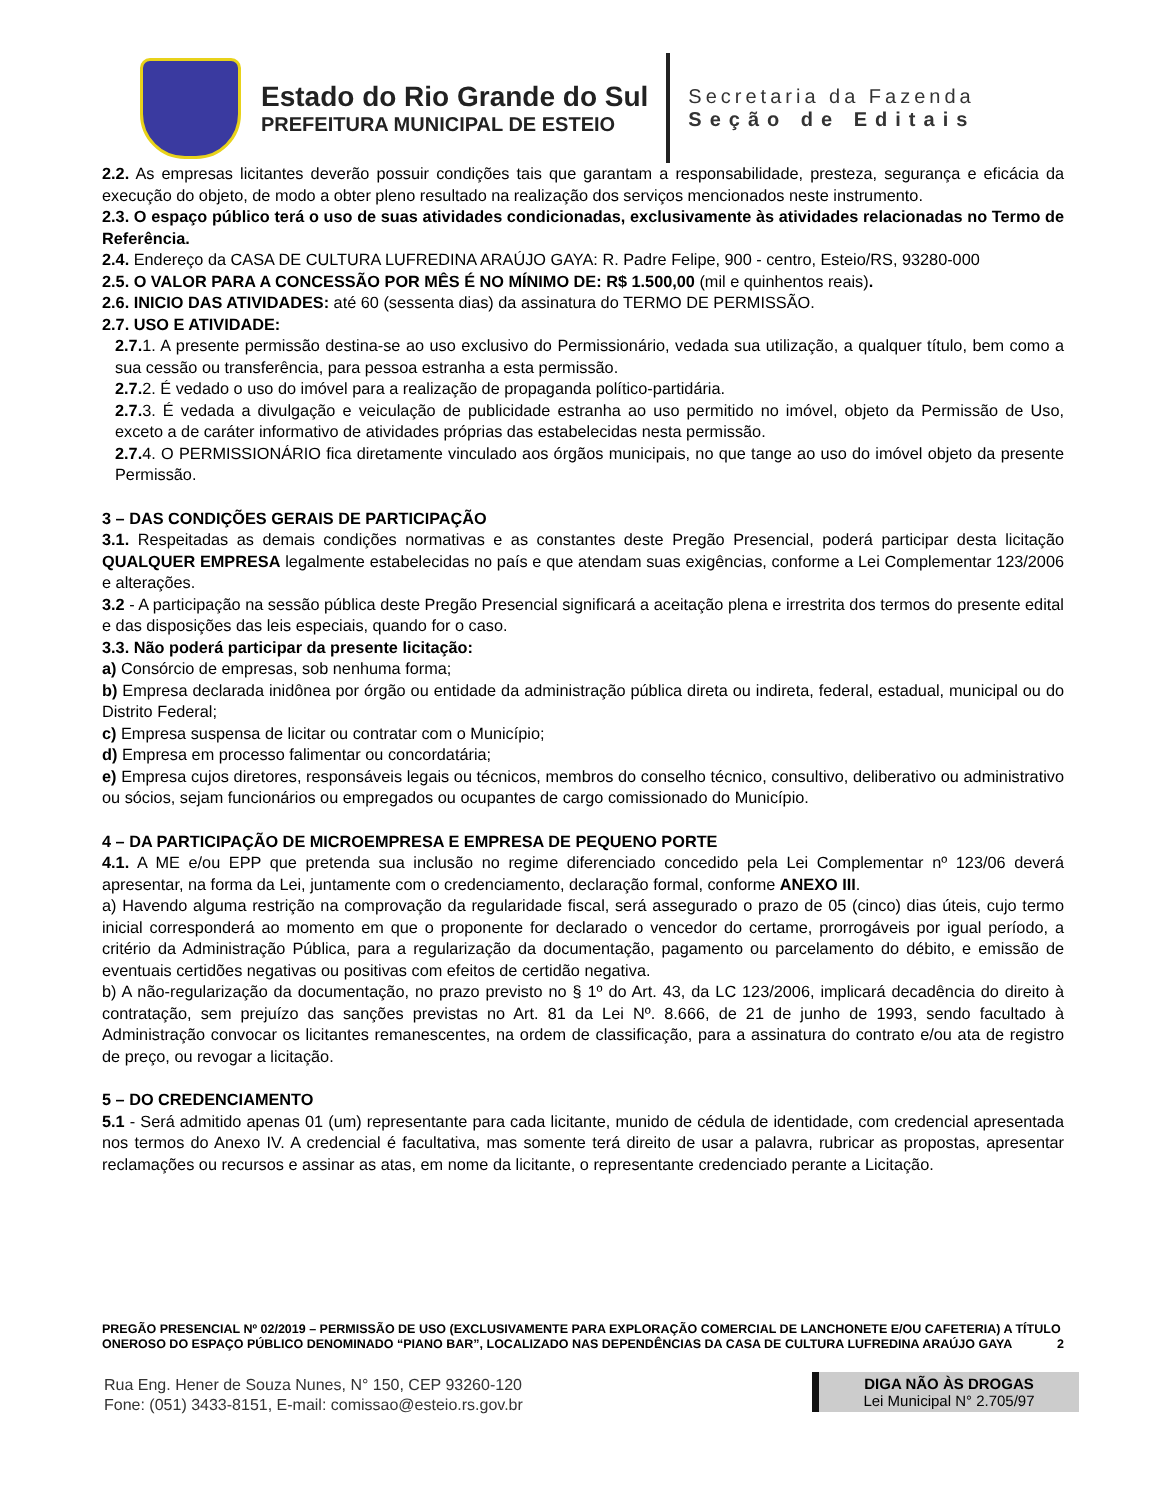Estado do Rio Grande do Sul
PREFEITURA MUNICIPAL DE ESTEIO
Secretaria da Fazenda
Seção de Editais
2.2. As empresas licitantes deverão possuir condições tais que garantam a responsabilidade, presteza, segurança e eficácia da execução do objeto, de modo a obter pleno resultado na realização dos serviços mencionados neste instrumento.
2.3. O espaço público terá o uso de suas atividades condicionadas, exclusivamente às atividades relacionadas no Termo de Referência.
2.4. Endereço da CASA DE CULTURA LUFREDINA ARAÚJO GAYA: R. Padre Felipe, 900 - centro, Esteio/RS, 93280-000
2.5. O VALOR PARA A CONCESSÃO POR MÊS É NO MÍNIMO DE: R$ 1.500,00 (mil e quinhentos reais).
2.6. INICIO DAS ATIVIDADES: até 60 (sessenta dias) da assinatura do TERMO DE PERMISSÃO.
2.7. USO E ATIVIDADE:
2.7. 1. A presente permissão destina-se ao uso exclusivo do Permissionário, vedada sua utilização, a qualquer título, bem como a sua cessão ou transferência, para pessoa estranha a esta permissão.
2.7. 2. É vedado o uso do imóvel para a realização de propaganda político-partidária.
2.7. 3. É vedada a divulgação e veiculação de publicidade estranha ao uso permitido no imóvel, objeto da Permissão de Uso, exceto a de caráter informativo de atividades próprias das estabelecidas nesta permissão.
2.7. 4. O PERMISSIONÁRIO fica diretamente vinculado aos órgãos municipais, no que tange ao uso do imóvel objeto da presente Permissão.
3 – DAS CONDIÇÕES GERAIS DE PARTICIPAÇÃO
3.1. Respeitadas as demais condições normativas e as constantes deste Pregão Presencial, poderá participar desta licitação QUALQUER EMPRESA legalmente estabelecidas no país e que atendam suas exigências, conforme a Lei Complementar 123/2006 e alterações.
3.2 - A participação na sessão pública deste Pregão Presencial significará a aceitação plena e irrestrita dos termos do presente edital e das disposições das leis especiais, quando for o caso.
3.3. Não poderá participar da presente licitação:
a) Consórcio de empresas, sob nenhuma forma;
b) Empresa declarada inidônea por órgão ou entidade da administração pública direta ou indireta, federal, estadual, municipal ou do Distrito Federal;
c) Empresa suspensa de licitar ou contratar com o Município;
d) Empresa em processo falimentar ou concordatária;
e) Empresa cujos diretores, responsáveis legais ou técnicos, membros do conselho técnico, consultivo, deliberativo ou administrativo ou sócios, sejam funcionários ou empregados ou ocupantes de cargo comissionado do Município.
4 – DA PARTICIPAÇÃO DE MICROEMPRESA E EMPRESA DE PEQUENO PORTE
4.1. A ME e/ou EPP que pretenda sua inclusão no regime diferenciado concedido pela Lei Complementar nº 123/06 deverá apresentar, na forma da Lei, juntamente com o credenciamento, declaração formal, conforme ANEXO III.
a) Havendo alguma restrição na comprovação da regularidade fiscal, será assegurado o prazo de 05 (cinco) dias úteis, cujo termo inicial corresponderá ao momento em que o proponente for declarado o vencedor do certame, prorrogáveis por igual período, a critério da Administração Pública, para a regularização da documentação, pagamento ou parcelamento do débito, e emissão de eventuais certidões negativas ou positivas com efeitos de certidão negativa.
b) A não-regularização da documentação, no prazo previsto no § 1º do Art. 43, da LC 123/2006, implicará decadência do direito à contratação, sem prejuízo das sanções previstas no Art. 81 da Lei Nº. 8.666, de 21 de junho de 1993, sendo facultado à Administração convocar os licitantes remanescentes, na ordem de classificação, para a assinatura do contrato e/ou ata de registro de preço, ou revogar a licitação.
5 – DO CREDENCIAMENTO
5.1 - Será admitido apenas 01 (um) representante para cada licitante, munido de cédula de identidade, com credencial apresentada nos termos do Anexo IV. A credencial é facultativa, mas somente terá direito de usar a palavra, rubricar as propostas, apresentar reclamações ou recursos e assinar as atas, em nome da licitante, o representante credenciado perante a Licitação.
PREGÃO PRESENCIAL Nº 02/2019 – PERMISSÃO DE USO (EXCLUSIVAMENTE PARA EXPLORAÇÃO COMERCIAL DE LANCHONETE E/OU CAFETERIA) A TÍTULO ONEROSO DO ESPAÇO PÚBLICO DENOMINADO “PIANO BAR”, LOCALIZADO NAS DEPENDÊNCIAS DA CASA DE CULTURA LUFREDINA ARAÚJO GAYA 2
Rua Eng. Hener de Souza Nunes, N° 150, CEP 93260-120
Fone: (051) 3433-8151, E-mail: comissao@esteio.rs.gov.br
DIGA NÃO ÀS DROGAS
Lei Municipal N° 2.705/97